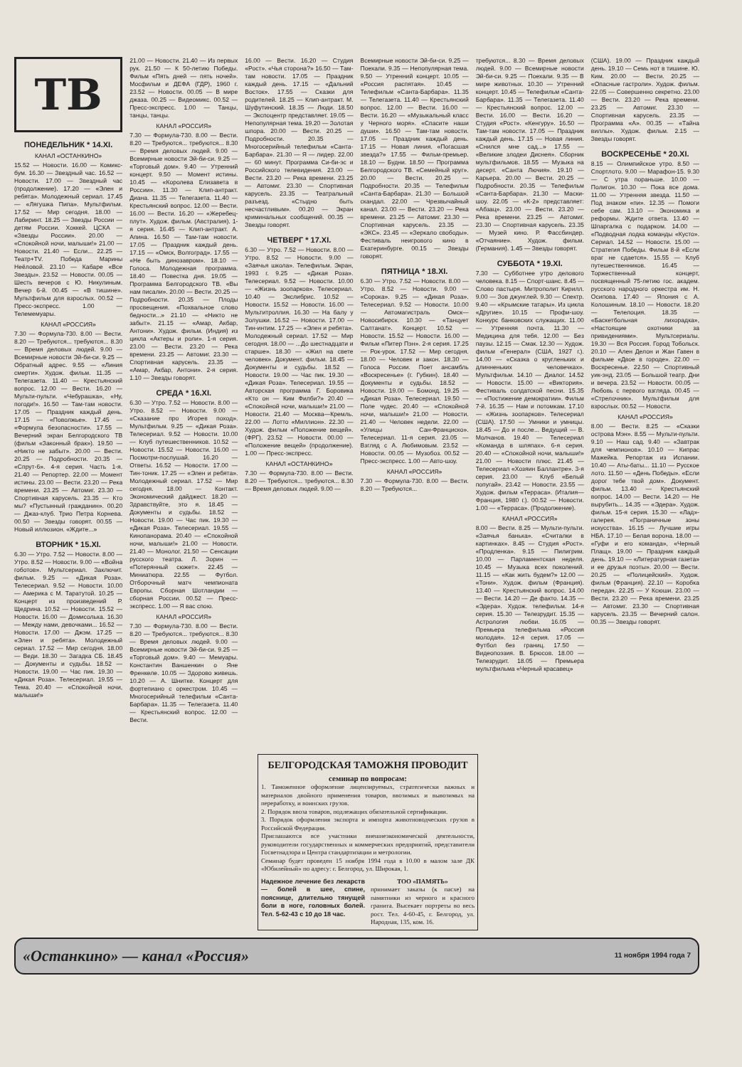ТВ
ПОНЕДЕЛЬНИК * 14.XI.
КАНАЛ «ОСТАНКИНО»
15.52 — Новости. 16.00 — Комикс-бум. 16.30 — Звездный час. 16.52 — Новости. 17.00 — Звездный час (продолжение). 17.20 — «Элен и ребята». Молодежный сериал. 17.45 — «Лягушка Пипа». Мультфильм. 17.52 — Мир сегодня. 18.00 — Лабиринт. 18.25 — Звезды России — детям России. Хоккей. ЦСКА — «Звезды России». 20.00 — «Спокойной ночи, малыши!» 21.00 — Новости. 21.40 — Если... 22.25 — Театр+TV. Победа Марины Неёловой. 23.10 — Кабаре «Все Звезды». 23.52 — Новости. 00.05 — Шесть вечеров с Ю. Никулиным. Вечер 6-й. 00.45 — «В тишине». Мультфильм для взрослых. 00.52 — Пресс-экспресс. 1.00 — Телемемуары.
КАНАЛ «РОССИЯ»
7.30 — Формула-730. 8.00 — Вести. 8.20 — Требуются... требуются... 8.30 — Время деловых людей. 9.00 — Всемирные новости Эй-би-си. 9.25 — Обратный адрес. 9.55 — «Линия смерти». Худож. фильм. 11.35 — Телегазета. 11.40 — Крестьянский вопрос. 12.00 — Вести. 16.20 — Мульти-пульти. «Чебурашка», «Ну, погоди!». 16.50 — Там-там новости. 17.05 — Праздник каждый день. 17.15 — «Поволжье». 17.45 — «Формула безопасности». 17.55 — Вечерний экран Белгородского ТВ (фильм «Законный брак»). 19.50 — «Никто не забыт». 20.00 — Вести. 20.25 — Подробности. 20.35 — «Спрут-6». 4-я серия. Часть 1-я. 21.40 — Репортер. 22.00 — Момент истины. 23.00 — Вести. 23.20 — Река времени. 23.25 — Автомиг. 23.30 — Спортивная карусель. 23.35 — Кто мы? «Пустынный гражданин». 00.20 — Джаз-клуб. Трио Петра Корнева. 00.50 — Звезды говорят. 00.55 — Новый иллюзион. «Ждите...»
ВТОРНИК * 15.XI.
6.30 — Утро. 7.52 — Новости. 8.00 — Утро. 8.52 — Новости. 9.00 — «Война гоботов». Мультсериал. Заключит. фильм. 9.25 — «Дикая Роза». Телесериал. 9.52 — Новости. 10.00 — Америка с М. Таратутой. 10.25 — Концерт из произведений Р. Щедрина. 10.52 — Новости. 15.52 — Новости. 16.00 — Домисолька. 16.30 — Между нами, девочками... 16.52 — Новости. 17.00 — Джэм. 17.25 — «Элен и ребята». Молодежный сериал. 17.52 — Мир сегодня. 18.00 — Веди. 18.30 — Загадка СБ. 18.45 — Документы и судьбы. 18.52 — Новости. 19.00 — Час пик. 19.30 — «Дикая Роза». Телесериал. 19.55 — Тема. 20.40 — «Спокойной ночи, малыши!»
21.00 — Новости. 21.40 — Из первых рук. 21.50 — К 50-летию Победы. Фильм «Пять дней — пять ночей». Мосфильм и ДЕФА (ГДР), 1960 г. 23.52 — Новости. 00.05 — В мире джаза. 00.25 — Видеомикс. 00.52 — Пресс-экспресс. 1.00 — Танцы, танцы, танцы.
КАНАЛ «РОССИЯ»
7.30 — Формула-730. 8.00 — Вести. 8.20 — Требуются... требуются... 8.30 — Время деловых людей. 9.00 — Всемирные новости Эй-би-си. 9.25 — «Торговый дом». 9.40 — Утренний концерт. 9.50 — Момент истины. 10.45 — «Королева Елизавета в России». 11.30 — Клип-антракт. Диана. 11.35 — Телегазета. 11.40 — Крестьянский вопрос. 12.00 — Вести. 16.00 — Вести. 16.20 — «Жеребец-плут». Худож. фильм. (Австралия). 1-я серия. 16.45 — Клип-антракт. А. Апина. 16.50 — Там-там новости. 17.05 — Праздник каждый день. 17.15 — «Омск, Волгоград». 17.55 — «Не быть динозавром». 18.10 — Голоса. Молодежная программа. 18.40 — Повестка дня. 19.05 — Программа Белгородского ТВ. «Вы нам писали». 20.00 — Вести. 20.25 — Подробности. 20.35 — Плоды просвещения. «Похвальное слово бедности...» 21.10 — «Никто не забыт». 21.15 — «Амар, Акбар, Антони». Худож. фильм. (Индия) из цикла «Актеры и роли». 1-я серия. 23.00 — Вести. 23.20 — Река времени. 23.25 — Автомиг. 23.30 — Спортивная карусель. 23.35 — «Амар, Акбар, Антони». 2-я серия. 1.10 — Звезды говорят.
СРЕДА * 16.XI.
6.30 — Утро. 7.52 — Новости. 8.00 — Утро. 8.52 — Новости. 9.00 — «Сказание про Игорев поход». Мультфильм. 9.25 — «Дикая Роза». Телесериал. 9.52 — Новости. 10.00 — Клуб путешественников. 10.52 — Новости. 15.52 — Новости. 16.00 — Посмотри-послушай. 16.20 — Ответы. 16.52 — Новости. 17.00 — Тин-тоник. 17.25 — «Элен и ребята». Молодежный сериал. 17.52 — Мир сегодня. 18.00 — Контакт. Экономический дайджест. 18.20 — Здравствуйте, это я. 18.45 — Документы и судьбы. 18.52 — Новости. 19.00 — Час пик. 19.30 — «Дикая Роза». Телесериал. 19.55 — Кинопанорама. 20.40 — «Спокойной ночи, малыши!» 21.00 — Новости. 21.40 — Монолог. 21.50 — Сенсации русского театра. Л. Зорин — «Потерянный сюжет». 22.45 — Миниатюра. 22.55 — Футбол. Отборочный матч чемпионата Европы. Сборная Шотландии — сборная России. 00.52 — Пресс-экспресс. 1.00 — Я вас спою.
КАНАЛ «РОССИЯ»
7.30 — Формула-730. 8.00 — Вести. 8.20 — Требуются... требуются... 8.30 — Время деловых людей. 9.00 — Всемирные новости Эй-би-си. 9.25 — «Торговый дом». 9.40 — Мемуары. Константин Ваншенкин о Яне Френкеле. 10.05 — Здорово живешь. 10.20 — А. Шнитке. Концерт для фортепиано с оркестром. 10.45 — Многосерийный телефильм «Санта-Барбара». 11.35 — Телегазета. 11.40 — Крестьянский вопрос. 12.00 — Вести.
16.00 — Вести. 16.20 — Студия «Рост». «Чья сторона?» 16.50 — Там-там новости. 17.05 — Праздник каждый день. 17.15 — «Дальний Восток». 17.55 — Сказки для родителей. 18.25 — Клип-антракт. М. Шуфутинский. 18.35 — Люди. 18.50 — Экспоцентр представляет. 19.05 — Непопулярная тема. 19.20 — Золотая шпора. 20.00 — Вести. 20.25 — Подробности. 20.35 — Многосерийный телефильм «Санта-Барбара». 21.30 — Я — лидер. 22.00 — 60 минут. Программа Си-би-эс и Российского телевидения. 23.00 — Вести. 23.20 — Река времени. 23.25 — Автомиг. 23.30 — Спортивная карусель. 23.35 — Театральный разъезд. «Стыдно быть несчастливым». 00.20 — Экран криминальных сообщений. 00.35 — Звезды говорят.
ЧЕТВЕРГ * 17.XI.
6.30 — Утро. 7.52 — Новости. 8.00 — Утро. 8.52 — Новости. 9.00 — «Заячья школа». Телефильм. Экран, 1993 г. 9.25 — «Дикая Роза». Телесериал. 9.52 — Новости. 10.00 — «Жизнь зоопарков». Телесериал. 10.40 — Экслибрис. 10.52 — Новости. 15.52 — Новости. 16.00 — Мультитроллия. 16.30 — На балу у Золушки. 16.52 — Новости. 17.00 — Тин-интим. 17.25 — «Элен и ребята». Молодежный сериал. 17.52 — Мир сегодня. 18.00 — ...До шестнадцати и старше». 18.30 — «Жил на свете человек». Документ. фильм. 18.45 — Документы и судьбы. 18.52 — Новости. 19.00 — Час пик. 19.30 — «Дикая Роза». Телесериал. 19.55 — Авторская программа Г. Боровика «Кто он — Ким Филби?» 20.40 — «Спокойной ночи, малыши!» 21.00 — Новости. 21.40 — Москва—Кремль. 22.00 — Лотто «Миллион». 22.30 — Худож. фильм «Положение вещей». (ФРГ). 23.52 — Новости. 00.00 — «Положение вещей» (продолжение). 1.00 — Пресс-экспресс.
КАНАЛ «ОСТАНКИНО»
7.30 — Формула-730. 8.00 — Вести. 8.20 — Требуются... требуются... 8.30 — Время деловых людей. 9.00 —
Всемирные новости Эй-би-си. 9.25 — Поехали. 9.35 — Непопулярная тема. 9.50 — Утренний концерт. 10.05 — «Россия распятая». 10.45 — Телефильм «Санта-Барбара». 11.35 — Телегазета. 11.40 — Крестьянский вопрос. 12.00 — Вести. 16.00 — Вести. 16.20 — «Музыкальный класс у Черного моря». «Спасите наши души». 16.50 — Там-там новости. 17.05 — Праздник каждый день. 17.15 — Новая линия. «Погасшая звезда?» 17.55 — Фильм-премьер. 18.10 — Будни. 18.50 — Программа Белгородского ТВ. «Семейный круг». 20.00 — Вести. 20.25 — Подробности. 20.35 — Телефильм «Санта-Барбара». 21.30 — Большой скандал. 22.00 — Чрезвычайный канал. 23.00 — Вести. 23.20 — Река времени. 23.25 — Автомиг. 23.30 — Спортивная карусель. 23.35 — «ЭКС». 23.45 — «Зеркало свободы». Фестиваль неигрового кино в Екатеринбурге. 00.15 — Звезды говорят.
ПЯТНИЦА * 18.XI.
6.30 — Утро. 7.52 — Новости. 8.00 — Утро. 8.52 — Новости. 9.00 — «Сорока». 9.25 — «Дикая Роза». Телесериал. 9.52 — Новости. 10.00 — Автомагистраль Омск—Новосибирск. 10.30 — «Танцует Салтанат». Концерт. 10.52 — Новости. 15.52 — Новости. 16.00 — Фильм «Питер Пэн». 2-я серия. 17.25 — Рок-урок. 17.52 — Мир сегодня. 18.00 — Человек и закон. 18.30 — Голоса России. Поет ансамбль «Воскресенье» (г. Губкин). 18.40 — Документы и судьбы. 18.52 — Новости. 19.00 — Бомонд. 19.25 — «Дикая Роза». Телесериал. 19.50 — Поле чудес. 20.40 — «Спокойной ночи, малыши!» 21.00 — Новости. 21.40 — Человек недели. 22.00 — «Улицы Сан-Франциско». Телесериал. 11-я серия. 23.05 — Взгляд с А. Любимовым. 23.52 — Новости. 00.05 — Музобоз. 00.52 — Пресс-экспресс. 1.00 — Авто-шоу.
КАНАЛ «РОССИЯ»
7.30 — Формула-730. 8.00 — Вести. 8.20 — Требуются...
требуются... 8.30 — Время деловых людей. 9.00 — Всемирные новости Эй-би-си. 9.25 — Поехали. 9.35 — В мире животных. 10.30 — Утренний концерт. 10.45 — Телефильм «Санта-Барбара». 11.35 — Телегазета. 11.40 — Крестьянский вопрос. 12.00 — Вести. 16.00 — Вести. 16.20 — Студия «Рост». «Кенгуру». 16.50 — Там-там новости. 17.05 — Праздник каждый день. 17.15 — Новая линия. «Снился мне сад...» 17.55 — «Великие злодеи Диснея». Сборник мультфильмов. 18.55 — Музыка на десерт. «Санта Лючия». 19.10 — Карьера. 20.00 — Вести. 20.25 — Подробности. 20.35 — Телефильм «Санта-Барбара». 21.30 — Маски-шоу. 22.05 — «К-2» представляет: «Абзац». 23.00 — Вести. 23.20 — Река времени. 23.25 — Автомиг. 23.30 — Спортивная карусель. 23.35 — Музей кино. Р. Фассбиндер. «Отчаяние». Худож. фильм. (Германия). 1.45 — Звезды говорят.
СУББОТА * 19.XI.
7.30 — Субботнее утро делового человека. 8.15 — Спорт-шанс. 8.45 — Слово пастыря. Митрополит Кирилл. 9.00 — Зов джунглей. 9.30 — Спектр. 9.40 — «Крымские татары». Из цикла «Другие». 10.15 — Профи-шоу. Конкурс банковских служащих. 11.00 — Утренняя почта. 11.30 — Медицина для тебя. 12.00 — Без паузы. 12.15 — Смак. 12.30 — Худож. фильм «Генерал» (США, 1927 г.). 14.00 — «Сказка о кругленьких и длинненьких человечках». Мультфильм. 14.10 — Диалог. 14.52 — Новости. 15.00 — «Виктория». Фестиваль солдатской песни. 15.35 — «Постижение демократии». Фильм 7-й. 16.35 — Нам и потомкам. 17.10 — «Жизнь зоопарков». Телесериал (США). 17.50 — Умники и умницы. 18.45 — До и после... Ведущий — В. Молчанов. 19.40 — Телесериал «Команда в шляпах». 6-я серия. 20.40 — «Спокойной ночи, малыши!» 21.00 — Новости плюс. 21.45 — Телесериал «Хозяин Баллантре». 3-я серия. 23.00 — Клуб «Белый попугай». 23.42 — Новости. 23.55 — Худож. фильм «Терраса». (Италия—Франция, 1980 г.). 00.52 — Новости. 1.00 — «Терраса». (Продолжение).
КАНАЛ «РОССИЯ»
8.00 — Вести. 8.25 — Мульти-пульти. «Заячья банька». «Считалки в картинках». 8.45 — Студия «Рост». «Продленка». 9.15 — Пилигрим. 10.00 — Парламентская неделя. 10.45 — Музыка всех поколений. 11.15 — «Как жить будем?» 12.00 — «Тони». Худож. фильм (Франция). 13.40 — Крестьянский вопрос. 14.00 — Вести. 14.20 — Де факто. 14.35 — «Эдера». Худож. телефильм. 14-я серия. 15.30 — Телезрудит. 15.35 — Астрология любви. 16.05 — Премьера телефильма «Россия молодая». 12-я серия. 17.05 — Футбол без границ. 17.50 — Видеопоэзия. В. Брюсов. 18.00 — Телезрудит. 18.05 — Премьера мультфильма «Черный красавец»
(США). 19.00 — Праздник каждый день. 19.10 — Семь нот в тишине. Ю. Ким. 20.00 — Вести. 20.25 — «Опасные гастроли». Худож. фильм. 22.05 — Совершенно секретно. 23.00 — Вести. 23.20 — Река времени. 23.25 — Автомиг. 23.30 — Спортивная карусель. 23.35 — Программа «А». 00.35 — «Тайна виллы». Худож. фильм. 2.15 — Звезды говорят.
ВОСКРЕСЕНЬЕ * 20.XI.
8.15 — Олимпийское утро. 8.50 — Спортлото. 9.00 — Марафон-15. 9.30 — С утра пораньше. 10.00 — Полигон. 10.30 — Пока все дома. 11.00 — Утренняя звезда. 11.50 — Под знаком «пи». 12.35 — Помоги себе сам. 13.10 — Экономика и реформы. Ждите ответа. 13.40 — Шпаргалка с подарком. 14.00 — «Подводная лодка команды «Кусто». Сериал. 14.52 — Новости. 15.00 — Стратегия Победы. Фильм 8-й «Если враг не сдается». 15.55 — Клуб путешественников. 16.45 — Торжественный концерт, посвященный 75-летию гос. академ. русского народного оркестра им. Н. Осипова. 17.40 — Япония с А. Колошиным. 18.10 — Новости. 18.20 — Телелоция. 18.35 — «Баскетбольная лихорадка», «Настоящие охотники за привидениями». Мультсериалы. 19.30 — Вся Россия. Город Тобольск. 20.10 — Ален Делон и Жан Гавен в фильме «Двое в городе». 22.00 — Воскресенье. 22.50 — Спортивный уик-энд. 23.05 — Большой театр. Дни и вечера. 23.52 — Новости. 00.05 — Любовь с первого взгляда. 00.45 — «Стрелочник». Мультфильм для взрослых. 00.52 — Новости.
КАНАЛ «РОССИЯ»
8.00 — Вести. 8.25 — «Сказки острова Мэн». 8.55 — Мульти-пульти. 9.10 — Наш сад. 9.40 — «Завтрак для чемпионов». 10.10 — Кипрас Мажейка. Репортаж из Испании. 10.40 — Аты-баты... 11.10 — Русское лото. 11.50 — «День Победы». «Если дорог тебе твой дом». Документ. фильм. 13.40 — Крестьянский вопрос. 14.00 — Вести. 14.20 — Не вырубить... 14.35 — «Эдера». Худож. фильм. 15-я серия. 15.30 — «Лад»-галерея. «Пограничные зоны искусства». 16.15 — Лучшие игры НБА. 17.10 — Белая ворона. 18.00 — «Гуфи и его команда», «Черный Плащ». 19.00 — Праздник каждый день. 19.10 — «Литературная газета» и ее друзья поэты». 20.00 — Вести. 20.25 — «Полицейский». Худож. фильм (Франция). 22.10 — Коробка передач. 22.25 — У Ксюши. 23.00 — Вести. 23.20 — Река времени. 23.25 — Автомиг. 23.30 — Спортивная карусель. 23.35 — Вечерний салон. 00.35 — Звезды говорят.
БЕЛГОРОДСКАЯ ТАМОЖНЯ ПРОВОДИТ
семинар по вопросам:
1. Таможенное оформление лицензируемых, стратегически важных и материалов двойного применения товаров, ввозимых и вывозимых на переработку, и воинских грузов.
2. Порядок ввоза товаров, подлежащих обязательной сертификации.
3. Порядок оформления экспорта и импорта животноводческих грузов в Российской Федерации.
Приглашаются все участники внешнеэкономической деятельности, руководители государственных и коммерческих предприятий, представители Госветнадзора и Центра стандартизации и метрологии.
Семинар будет проведен 15 ноября 1994 года в 10.00 в малом зале ДК «Юбилейный» по адресу: г. Белгород, ул. Широкая, 1.
Надежное лечение без лекарств — болей в шее, спине, пояснице, длительно тянущей боли в ноге, головных болей. Тел. 5-62-43 с 10 до 18 час.
ТОО «ПАМЯТЬ»
принимает заказы (к пасхе) на памятники из черного и красного гранита. Высекает портреты во весь рост. Тел. 4-60-45, г. Белгород, ул. Народная, 135, ком. 16.
«Останкино» — канал «Россия» 11 ноября 1994 года 7